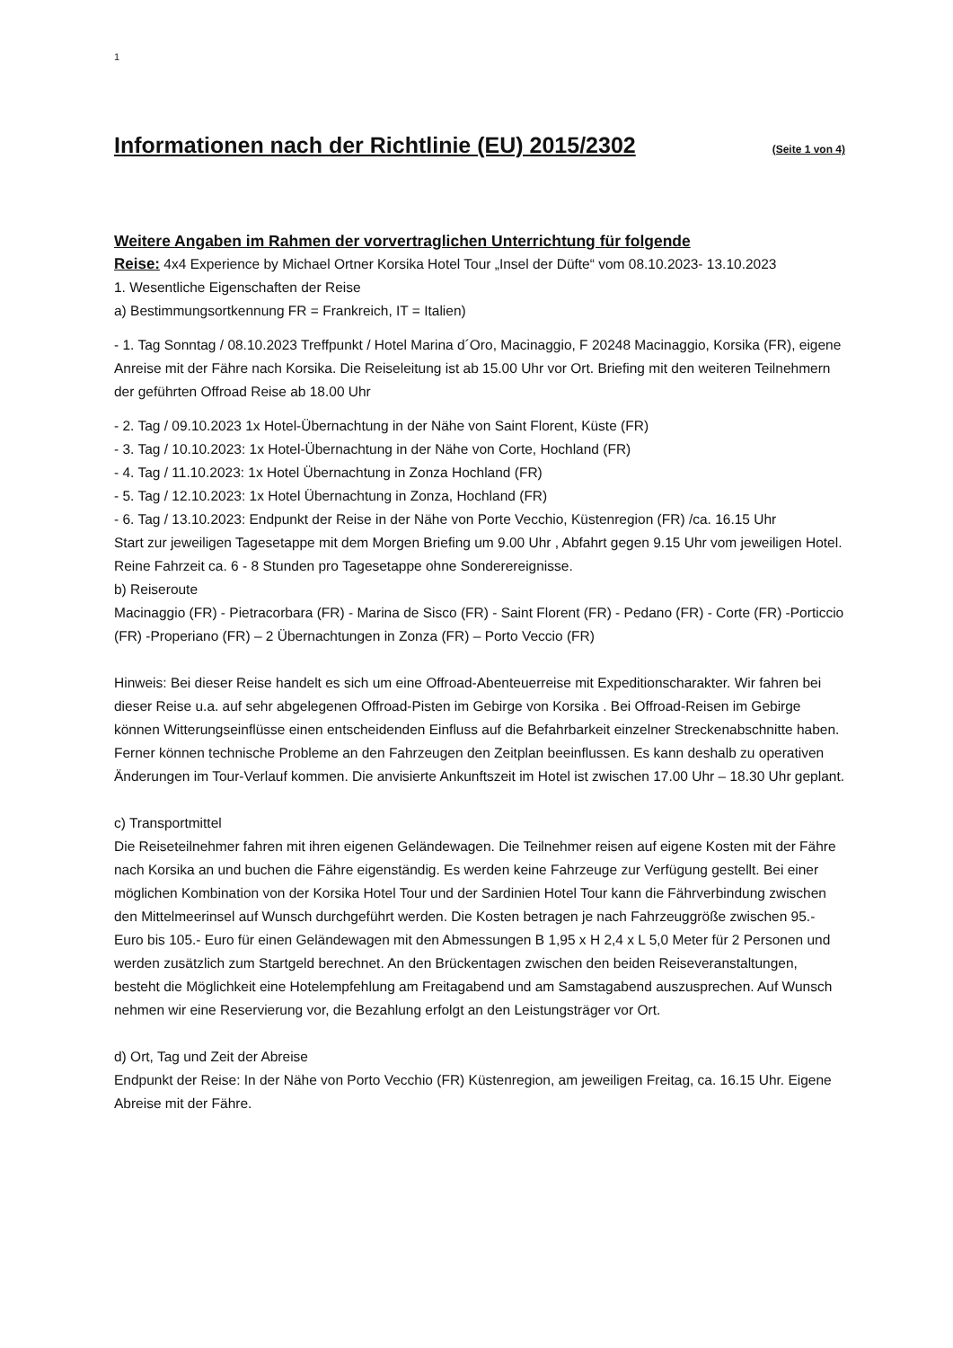1
Informationen nach der Richtlinie (EU) 2015/2302 (Seite 1 von 4)
Weitere Angaben im Rahmen der vorvertraglichen Unterrichtung für folgende
Reise: 4x4 Experience by Michael Ortner Korsika Hotel Tour „Insel der Düfte“ vom 08.10.2023- 13.10.2023
1. Wesentliche Eigenschaften der Reise
a) Bestimmungsortkennung FR = Frankreich, IT = Italien)
- 1. Tag Sonntag / 08.10.2023 Treffpunkt / Hotel Marina d´Oro, Macinaggio, F 20248 Macinaggio, Korsika (FR), eigene Anreise mit der Fähre nach Korsika. Die Reiseleitung ist ab 15.00 Uhr vor Ort. Briefing mit den weiteren Teilnehmern der geführten Offroad Reise ab 18.00 Uhr
- 2. Tag / 09.10.2023 1x Hotel-Übernachtung in der Nähe von Saint Florent, Küste (FR)
- 3. Tag / 10.10.2023: 1x Hotel-Übernachtung in der Nähe von Corte, Hochland (FR)
- 4. Tag / 11.10.2023: 1x Hotel Übernachtung in Zonza Hochland (FR)
- 5. Tag / 12.10.2023: 1x Hotel Übernachtung in Zonza, Hochland (FR)
- 6. Tag / 13.10.2023: Endpunkt der Reise in der Nähe von Porte Vecchio, Küstenregion (FR) /ca. 16.15 Uhr
Start zur jeweiligen Tagesetappe mit dem Morgen Briefing um 9.00 Uhr , Abfahrt gegen 9.15 Uhr vom jeweiligen Hotel. Reine Fahrzeit ca. 6 - 8 Stunden pro Tagesetappe ohne Sonderereignisse.
b) Reiseroute
Macinaggio (FR) - Pietracorbara (FR) - Marina de Sisco (FR) - Saint Florent (FR) - Pedano (FR) - Corte (FR) -Porticcio (FR) -Properiano (FR) – 2 Übernachtungen in Zonza (FR) – Porto Veccio (FR)
Hinweis: Bei dieser Reise handelt es sich um eine Offroad-Abenteuerreise mit Expeditionscharakter. Wir fahren bei dieser Reise u.a. auf sehr abgelegenen Offroad-Pisten im Gebirge von Korsika . Bei Offroad-Reisen im Gebirge können Witterungseinflüsse einen entscheidenden Einfluss auf die Befahrbarkeit einzelner Streckenabschnitte haben. Ferner können technische Probleme an den Fahrzeugen den Zeitplan beeinflussen. Es kann deshalb zu operativen Änderungen im Tour-Verlauf kommen. Die anvisierte Ankunftszeit im Hotel ist zwischen 17.00 Uhr – 18.30 Uhr geplant.
c) Transportmittel
Die Reiseteilnehmer fahren mit ihren eigenen Geländewagen. Die Teilnehmer reisen auf eigene Kosten mit der Fähre nach Korsika an und buchen die Fähre eigenständig. Es werden keine Fahrzeuge zur Verfügung gestellt. Bei einer möglichen Kombination von der Korsika Hotel Tour und der Sardinien Hotel Tour kann die Fährverbindung zwischen den Mittelmeerinsel auf Wunsch durchgeführt werden. Die Kosten betragen je nach Fahrzeuggröße zwischen 95.- Euro bis 105.- Euro für einen Geländewagen mit den Abmessungen B 1,95 x H 2,4 x L 5,0 Meter für 2 Personen und werden zusätzlich zum Startgeld berechnet. An den Brückentagen zwischen den beiden Reiseveranstaltungen, besteht die Möglichkeit eine Hotelempfehlung am Freitagabend und am Samstagabend auszusprechen. Auf Wunsch nehmen wir eine Reservierung vor, die Bezahlung erfolgt an den Leistungsträger vor Ort.
d) Ort, Tag und Zeit der Abreise
Endpunkt der Reise: In der Nähe von Porto Vecchio (FR) Küstenregion, am jeweiligen Freitag, ca. 16.15 Uhr. Eigene Abreise mit der Fähre.